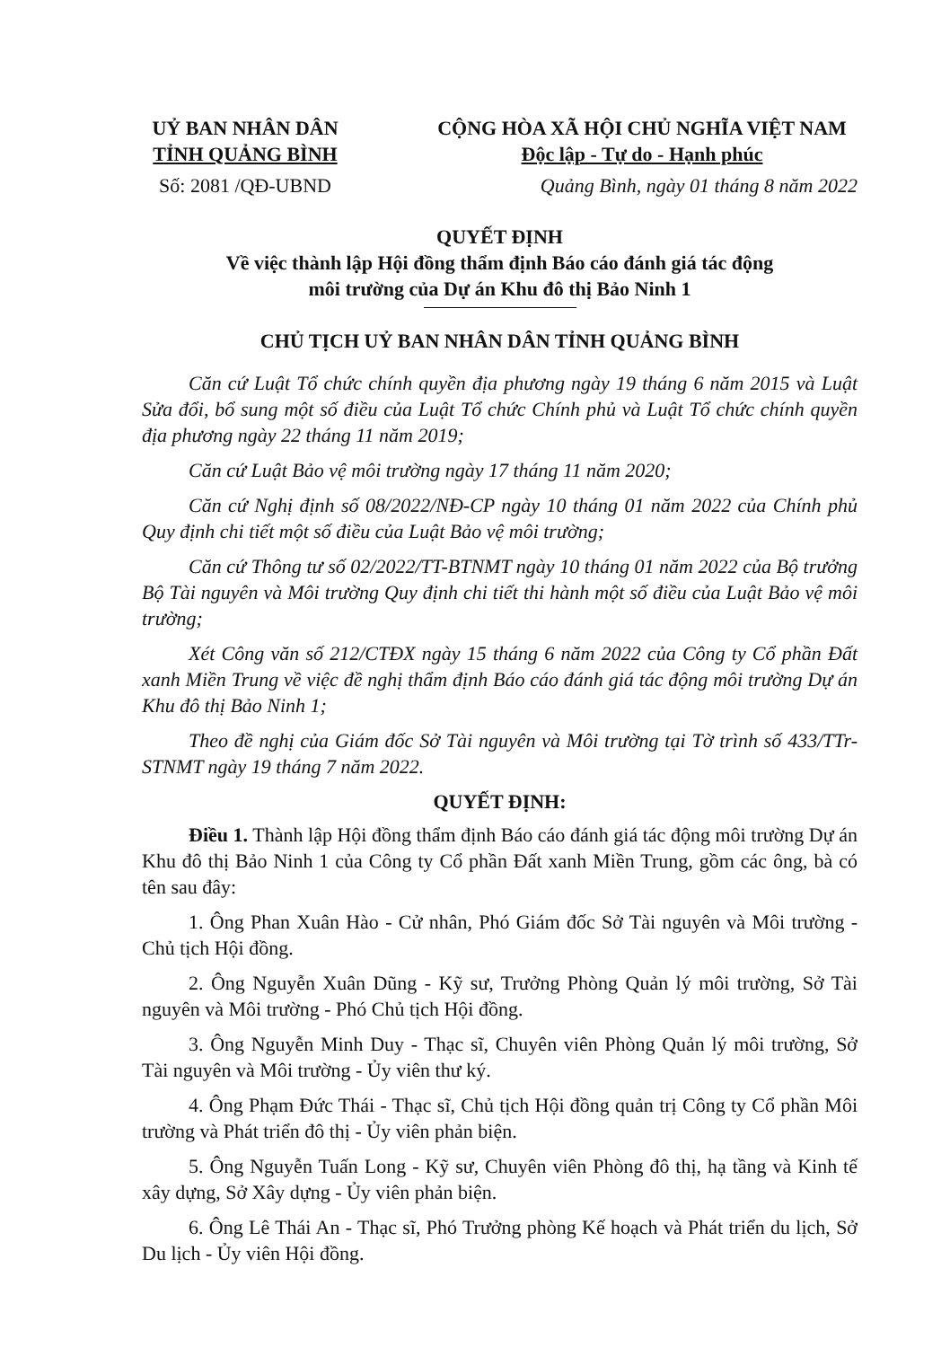UỶ BAN NHÂN DÂN
TỈNH QUẢNG BÌNH
CỘNG HÒA XÃ HỘI CHỦ NGHĨA VIỆT NAM
Độc lập - Tự do - Hạnh phúc
Số: 2081 /QĐ-UBND Quảng Bình, ngày 01 tháng 8 năm 2022
QUYẾT ĐỊNH
Về việc thành lập Hội đồng thẩm định Báo cáo đánh giá tác động
môi trường của Dự án Khu đô thị Bảo Ninh 1
CHỦ TỊCH UỶ BAN NHÂN DÂN TỈNH QUẢNG BÌNH
Căn cứ Luật Tổ chức chính quyền địa phương ngày 19 tháng 6 năm 2015 và Luật Sửa đổi, bổ sung một số điều của Luật Tổ chức Chính phủ và Luật Tổ chức chính quyền địa phương ngày 22 tháng 11 năm 2019;
Căn cứ Luật Bảo vệ môi trường ngày 17 tháng 11 năm 2020;
Căn cứ Nghị định số 08/2022/NĐ-CP ngày 10 tháng 01 năm 2022 của Chính phủ Quy định chi tiết một số điều của Luật Bảo vệ môi trường;
Căn cứ Thông tư số 02/2022/TT-BTNMT ngày 10 tháng 01 năm 2022 của Bộ trưởng Bộ Tài nguyên và Môi trường Quy định chi tiết thi hành một số điều của Luật Bảo vệ môi trường;
Xét Công văn số 212/CTĐX ngày 15 tháng 6 năm 2022 của Công ty Cổ phần Đất xanh Miền Trung về việc đề nghị thẩm định Báo cáo đánh giá tác động môi trường Dự án Khu đô thị Bảo Ninh 1;
Theo đề nghị của Giám đốc Sở Tài nguyên và Môi trường tại Tờ trình số 433/TTr-STNMT ngày 19 tháng 7 năm 2022.
QUYẾT ĐỊNH:
Điều 1. Thành lập Hội đồng thẩm định Báo cáo đánh giá tác động môi trường Dự án Khu đô thị Bảo Ninh 1 của Công ty Cổ phần Đất xanh Miền Trung, gồm các ông, bà có tên sau đây:
1. Ông Phan Xuân Hào - Cử nhân, Phó Giám đốc Sở Tài nguyên và Môi trường - Chủ tịch Hội đồng.
2. Ông Nguyễn Xuân Dũng - Kỹ sư, Trưởng Phòng Quản lý môi trường, Sở Tài nguyên và Môi trường - Phó Chủ tịch Hội đồng.
3. Ông Nguyễn Minh Duy - Thạc sĩ, Chuyên viên Phòng Quản lý môi trường, Sở Tài nguyên và Môi trường - Ủy viên thư ký.
4. Ông Phạm Đức Thái - Thạc sĩ, Chủ tịch Hội đồng quản trị Công ty Cổ phần Môi trường và Phát triển đô thị - Ủy viên phản biện.
5. Ông Nguyễn Tuấn Long - Kỹ sư, Chuyên viên Phòng đô thị, hạ tầng và Kinh tế xây dựng, Sở Xây dựng - Ủy viên phản biện.
6. Ông Lê Thái An - Thạc sĩ, Phó Trưởng phòng Kế hoạch và Phát triển du lịch, Sở Du lịch - Ủy viên Hội đồng.